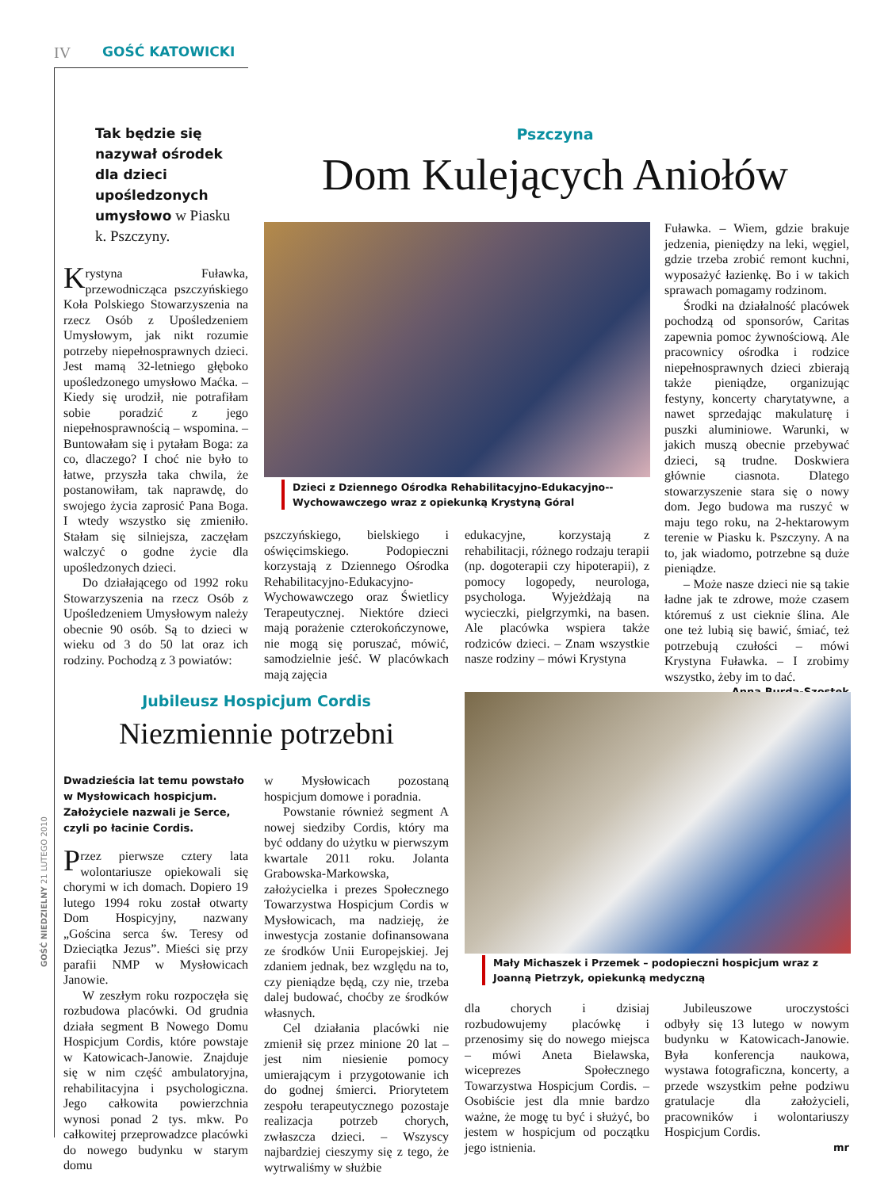IV GOŚĆ KATOWICKI
Tak będzie się nazywał ośrodek dla dzieci upośledzonych umysłowo w Piasku k. Pszczyny.
Pszczyna
Dom Kulejących Aniołów
Dzieci z Dziennego Ośrodka Rehabilitacyjno-Edukacyjno--Wychowawczego wraz z opiekunką Krystyną Góral
Krystyna Fuławka, przewodnicząca pszczyńskiego Koła Polskiego Stowarzyszenia na rzecz Osób z Upośledzeniem Umysłowym, jak nikt rozumie potrzeby niepełnosprawnych dzieci. Jest mamą 32-letniego głęboko upośledzonego umysłowo Maćka. – Kiedy się urodził, nie potrafiłam sobie poradzić z jego niepełnosprawnością – wspomina. – Buntowałam się i pytałam Boga: za co, dlaczego? I choć nie było to łatwe, przyszła taka chwila, że postanowiłam, tak naprawdę, do swojego życia zaprosić Pana Boga. I wtedy wszystko się zmieniło. Stałam się silniejsza, zaczęłam walczyć o godne życie dla upośledzonych dzieci.
Do działającego od 1992 roku Stowarzyszenia na rzecz Osób z Upośledzeniem Umysłowym należy obecnie 90 osób. Są to dzieci w wieku od 3 do 50 lat oraz ich rodziny. Pochodzą z 3 powiatów:
pszczyńskiego, bielskiego i oświęcimskiego. Podopieczni korzystają z Dziennego Ośrodka Rehabilitacyjno-Edukacyjno-Wychowawczego oraz Świetlicy Terapeutycznej. Niektóre dzieci mają porażenie czterokończynowe, nie mogą się poruszać, mówić, samodzielnie jeść. W placówkach mają zajęcia
edukacyjne, korzystają z rehabilitacji, różnego rodzaju terapii (np. dogoterapii czy hipoterapii), z pomocy logopedy, neurologa, psychologa. Wyjeżdżają na wycieczki, pielgrzymki, na basen. Ale placówka wspiera także rodziców dzieci. – Znam wszystkie nasze rodziny – mówi Krystyna
Fuławka. – Wiem, gdzie brakuje jedzenia, pieniędzy na leki, węgiel, gdzie trzeba zrobić remont kuchni, wyposażyć łazienkę. Bo i w takich sprawach pomagamy rodzinom.
Środki na działalność placówek pochodzą od sponsorów, Caritas zapewnia pomoc żywnościową. Ale pracownicy ośrodka i rodzice niepełnosprawnych dzieci zbierają także pieniądze, organizując festyny, koncerty charytatywne, a nawet sprzedając makulaturę i puszki aluminiowe. Warunki, w jakich muszą obecnie przebywać dzieci, są trudne. Doskwiera głównie ciasnota. Dlatego stowarzyszenie stara się o nowy dom. Jego budowa ma ruszyć w maju tego roku, na 2-hektarowym terenie w Piasku k. Pszczyny. A na to, jak wiadomo, potrzebne są duże pieniądze.
– Może nasze dzieci nie są takie ładne jak te zdrowe, może czasem któremuś z ust cieknie ślina. Ale one też lubią się bawić, śmiać, też potrzebują czułości – mówi Krystyna Fuławka. – I zrobimy wszystko, żeby im to dać.
Anna Burda-Szostek
Jubileusz Hospicjum Cordis
Niezmiennie potrzebni
Mały Michaszek i Przemek – podopieczni hospicjum wraz z Joanną Pietrzyk, opiekunką medyczną
Dwadzieścia lat temu powstało w Mysłowicach hospicjum. Założyciele nazwali je Serce, czyli po łacinie Cordis.
Przez pierwsze cztery lata wolontariusze opiekowali się chorymi w ich domach. Dopiero 19 lutego 1994 roku został otwarty Dom Hospicyjny, nazwany „Gościna serca św. Teresy od Dzieciątka Jezus”. Mieści się przy parafii NMP w Mysłowicach Janowie.
W zeszłym roku rozpoczęła się rozbudowa placówki. Od grudnia działa segment B Nowego Domu Hospicjum Cordis, które powstaje w Katowicach-Janowie. Znajduje się w nim część ambulatoryjna, rehabilitacyjna i psychologiczna. Jego całkowita powierzchnia wynosi ponad 2 tys. mkw. Po całkowitej przeprowadzce placówki do nowego budynku w starym domu
w Mysłowicach pozostaną hospicjum domowe i poradnia.
Powstanie również segment A nowej siedziby Cordis, który ma być oddany do użytku w pierwszym kwartale 2011 roku. Jolanta Grabowska-Markowska, założycielka i prezes Społecznego Towarzystwa Hospicjum Cordis w Mysłowicach, ma nadzieję, że inwestycja zostanie dofinansowana ze środków Unii Europejskiej. Jej zdaniem jednak, bez względu na to, czy pieniądze będą, czy nie, trzeba dalej budować, choćby ze środków własnych.
Cel działania placówki nie zmienił się przez minione 20 lat – jest nim niesienie pomocy umierającym i przygotowanie ich do godnej śmierci. Priorytetem zespołu terapeutycznego pozostaje realizacja potrzeb chorych, zwłaszcza dzieci. – Wszyscy najbardziej cieszymy się z tego, że wytrwaliśmy w służbie
dla chorych i dzisiaj rozbudowujemy placówkę i przenosimy się do nowego miejsca – mówi Aneta Bielawska, wiceprezes Społecznego Towarzystwa Hospicjum Cordis. – Osobiście jest dla mnie bardzo ważne, że mogę tu być i służyć, bo jestem w hospicjum od początku jego istnienia.
Jubileuszowe uroczystości odbyły się 13 lutego w nowym budynku w Katowicach-Janowie. Była konferencja naukowa, wystawa fotograficzna, koncerty, a przede wszystkim pełne podziwu gratulacje dla założycieli, pracowników i wolontariuszy Hospicjum Cordis.
mr
GOŚĆ NIEDZIELNY 21 LUTEGO 2010